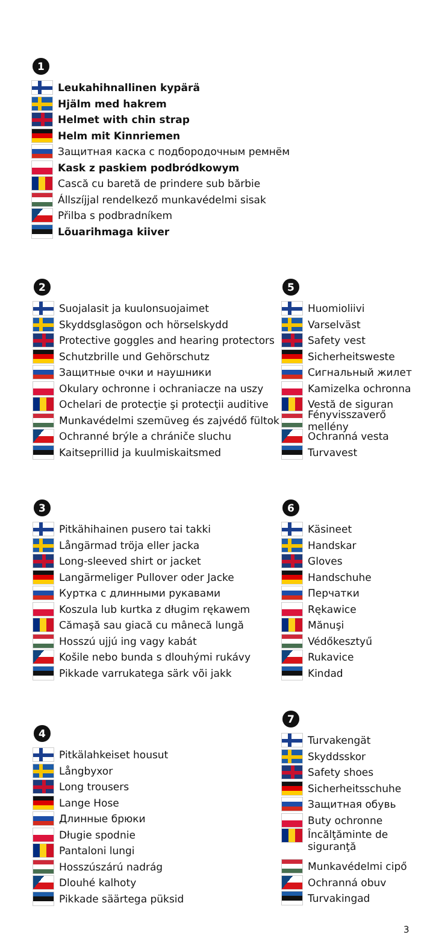1
Leukahihnallinen kypärä
Hjälm med hakrem
Helmet with chin strap
Helm mit Kinnriemen
Защитная каска с подбородочным ремнём
Kask z paskiem podbródkowym
Cască cu baretă de prindere sub bărbie
Állszíjjal rendelkező munkavédelmi sisak
Přilba s podbradníkem
Lõuarihmaga kiiver
2
Suojalasit ja kuulonsuojaimet
Skyddsglasögon och hörselskydd
Protective goggles and hearing protectors
Schutzbrille und Gehörschutz
Защитные очки и наушники
Okulary ochronne i ochraniacze na uszy
Ochelari de protecţie şi protecţii auditive
Munkavédelmi szemüveg és zajvédő fültok
Ochranné brýle a chrániče sluchu
Kaitseprillid ja kuulmiskaitsmed
5
Huomioliivi
Varselväst
Safety vest
Sicherheitsweste
Сигнальный жилет
Kamizelka ochronna
Vestă de siguran
Fényvisszaverő mellény
Ochranná vesta
Turvavest
3
Pitkähihainen pusero tai takki
Långärmad tröja eller jacka
Long-sleeved shirt or jacket
Langärmeliger Pullover oder Jacke
Куртка с длинными рукавами
Koszula lub kurtka z długim rękawem
Cămaşă sau giacă cu mânecă lungă
Hosszú ujjú ing vagy kabát
Košile nebo bunda s dlouhými rukávy
Pikkade varrukatega särk või jakk
6
Käsineet
Handskar
Gloves
Handschuhe
Перчатки
Rękawice
Mănuşi
Védőkesztyű
Rukavice
Kindad
4
Pitkälahkeiset housut
Långbyxor
Long trousers
Lange Hose
Длинные брюки
Długie spodnie
Pantaloni lungi
Hosszúszárú nadrág
Dlouhé kalhoty
Pikkade säärtega püksid
7
Turvakengät
Skyddsskor
Safety shoes
Sicherheitsschuhe
Защитная обувь
Buty ochronne
Încălţăminte de
siguranţă
Munkavédelmi cipő
Ochranná obuv
Turvakingad
3